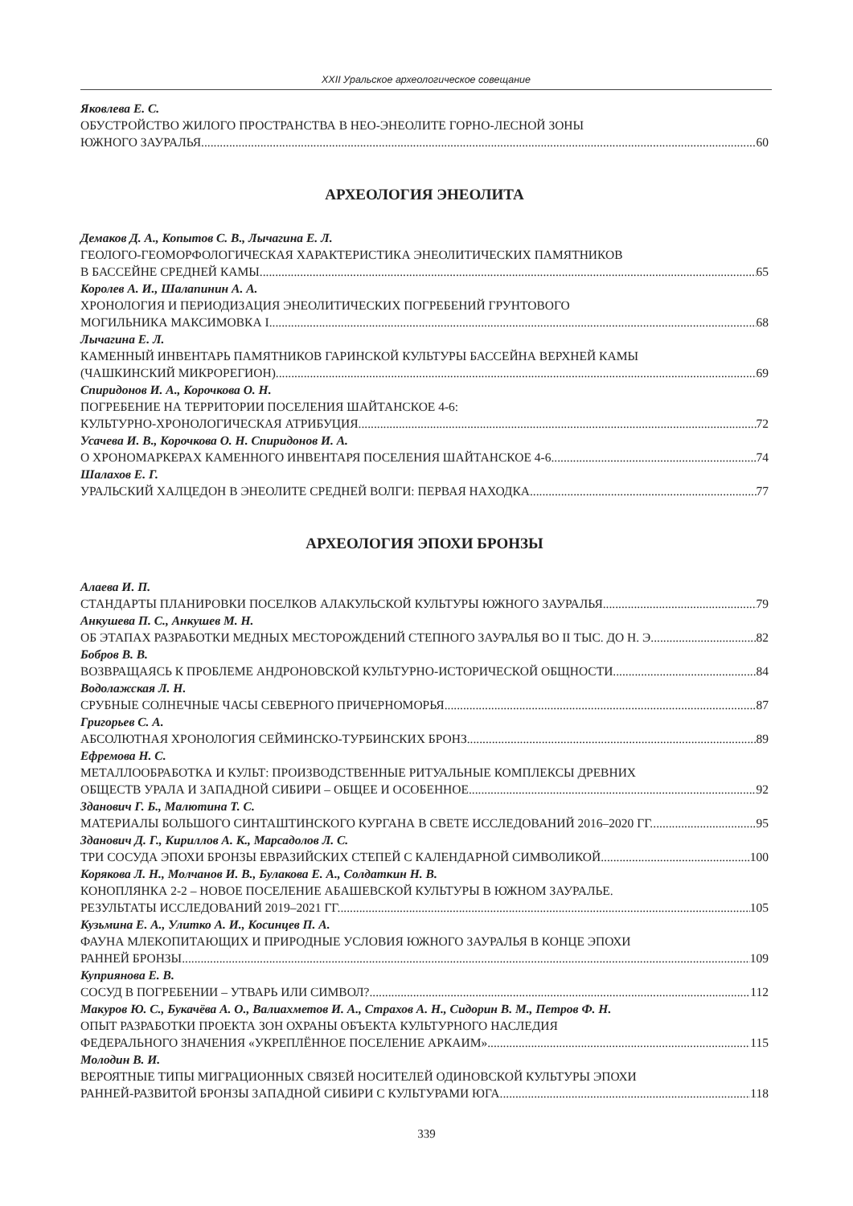XXII Уральское археологическое совещание
Яковлева Е. С.
ОБУСТРОЙСТВО ЖИЛОГО ПРОСТРАНСТВА В НЕО-ЭНЕОЛИТЕ ГОРНО-ЛЕСНОЙ ЗОНЫ
ЮЖНОГО ЗАУРАЛЬЯ 60
АРХЕОЛОГИЯ ЭНЕОЛИТА
Демаков Д. А., Копытов С. В., Лычагина Е. Л.
ГЕОЛОГО-ГЕОМОРФОЛОГИЧЕСКАЯ ХАРАКТЕРИСТИКА ЭНЕОЛИТИЧЕСКИХ ПАМЯТНИКОВ
В БАССЕЙНЕ СРЕДНЕЙ КАМЫ 65
Королев А. И., Шалапинин А. А.
ХРОНОЛОГИЯ И ПЕРИОДИЗАЦИЯ ЭНЕОЛИТИЧЕСКИХ ПОГРЕБЕНИЙ ГРУНТОВОГО
МОГИЛЬНИКА МАКСИМОВКА I 68
Лычагина Е. Л.
КАМЕННЫЙ ИНВЕНТАРЬ ПАМЯТНИКОВ ГАРИНСКОЙ КУЛЬТУРЫ БАССЕЙНА ВЕРХНЕЙ КАМЫ
(ЧАШКИНСКИЙ МИКРОРЕГИОН) 69
Спиридонов И. А., Корочкова О. Н.
ПОГРЕБЕНИЕ НА ТЕРРИТОРИИ ПОСЕЛЕНИЯ ШАЙТАНСКОЕ 4-6:
КУЛЬТУРНО-ХРОНОЛОГИЧЕСКАЯ АТРИБУЦИЯ 72
Усачева И. В., Корочкова О. Н. Спиридонов И. А.
О ХРОНОМАРКЕРАХ КАМЕННОГО ИНВЕНТАРЯ ПОСЕЛЕНИЯ ШАЙТАНСКОЕ 4-6 74
Шалахов Е. Г.
УРАЛЬСКИЙ ХАЛЦЕДОН В ЭНЕОЛИТЕ СРЕДНЕЙ ВОЛГИ: ПЕРВАЯ НАХОДКА 77
АРХЕОЛОГИЯ ЭПОХИ БРОНЗЫ
Алаева И. П.
СТАНДАРТЫ ПЛАНИРОВКИ ПОСЕЛКОВ АЛАКУЛЬСКОЙ КУЛЬТУРЫ ЮЖНОГО ЗАУРАЛЬЯ 79
Анкушева П. С., Анкушев М. Н.
ОБ ЭТАПАХ РАЗРАБОТКИ МЕДНЫХ МЕСТОРОЖДЕНИЙ СТЕПНОГО ЗАУРАЛЬЯ ВО II ТЫС. ДО Н. Э. 82
Бобров В. В.
ВОЗВРАЩАЯСЬ К ПРОБЛЕМЕ АНДРОНОВСКОЙ КУЛЬТУРНО-ИСТОРИЧЕСКОЙ ОБЩНОСТИ 84
Водолажская Л. Н.
СРУБНЫЕ СОЛНЕЧНЫЕ ЧАСЫ СЕВЕРНОГО ПРИЧЕРНОМОРЬЯ 87
Григорьев С. А.
АБСОЛЮТНАЯ ХРОНОЛОГИЯ СЕЙМИНСКО-ТУРБИНСКИХ БРОНЗ 89
Ефремова Н. С.
МЕТАЛЛООБРАБОТКА И КУЛЬТ: ПРОИЗВОДСТВЕННЫЕ РИТУАЛЬНЫЕ КОМПЛЕКСЫ ДРЕВНИХ
ОБЩЕСТВ УРАЛА И ЗАПАДНОЙ СИБИРИ – ОБЩЕЕ И ОСОБЕННОЕ 92
Зданович Г. Б., Малютина Т. С.
МАТЕРИАЛЫ БОЛЬШОГО СИНТАШТИНСКОГО КУРГАНА В СВЕТЕ ИССЛЕДОВАНИЙ 2016–2020 ГГ. 95
Зданович Д. Г., Кириллов А. К., Марсадолов Л. С.
ТРИ СОСУДА ЭПОХИ БРОНЗЫ ЕВРАЗИЙСКИХ СТЕПЕЙ С КАЛЕНДАРНОЙ СИМВОЛИКОЙ 100
Корякова Л. Н., Молчанов И. В., Булакова Е. А., Солдаткин Н. В.
КОНОПЛЯНКА 2-2 – НОВОЕ ПОСЕЛЕНИЕ АБАШЕВСКОЙ КУЛЬТУРЫ В ЮЖНОМ ЗАУРАЛЬЕ.
РЕЗУЛЬТАТЫ ИССЛЕДОВАНИЙ 2019–2021 ГГ. 105
Кузьмина Е. А., Улитко А. И., Косинцев П. А.
ФАУНА МЛЕКОПИТАЮЩИХ И ПРИРОДНЫЕ УСЛОВИЯ ЮЖНОГО ЗАУРАЛЬЯ В КОНЦЕ ЭПОХИ
РАННЕЙ БРОНЗЫ 109
Куприянова Е. В.
СОСУД В ПОГРЕБЕНИИ – УТВАРЬ ИЛИ СИМВОЛ? 112
Макуров Ю. С., Букачёва А. О., Валиахметов И. А., Страхов А. Н., Сидорин В. М., Петров Ф. Н.
ОПЫТ РАЗРАБОТКИ ПРОЕКТА ЗОН ОХРАНЫ ОБЪЕКТА КУЛЬТУРНОГО НАСЛЕДИЯ
ФЕДЕРАЛЬНОГО ЗНАЧЕНИЯ «УКРЕПЛЁННОЕ ПОСЕЛЕНИЕ АРКАИМ» 115
Молодин В. И.
ВЕРОЯТНЫЕ ТИПЫ МИГРАЦИОННЫХ СВЯЗЕЙ НОСИТЕЛЕЙ ОДИНОВСКОЙ КУЛЬТУРЫ ЭПОХИ
РАННЕЙ-РАЗВИТОЙ БРОНЗЫ ЗАПАДНОЙ СИБИРИ С КУЛЬТУРАМИ ЮГА 118
339